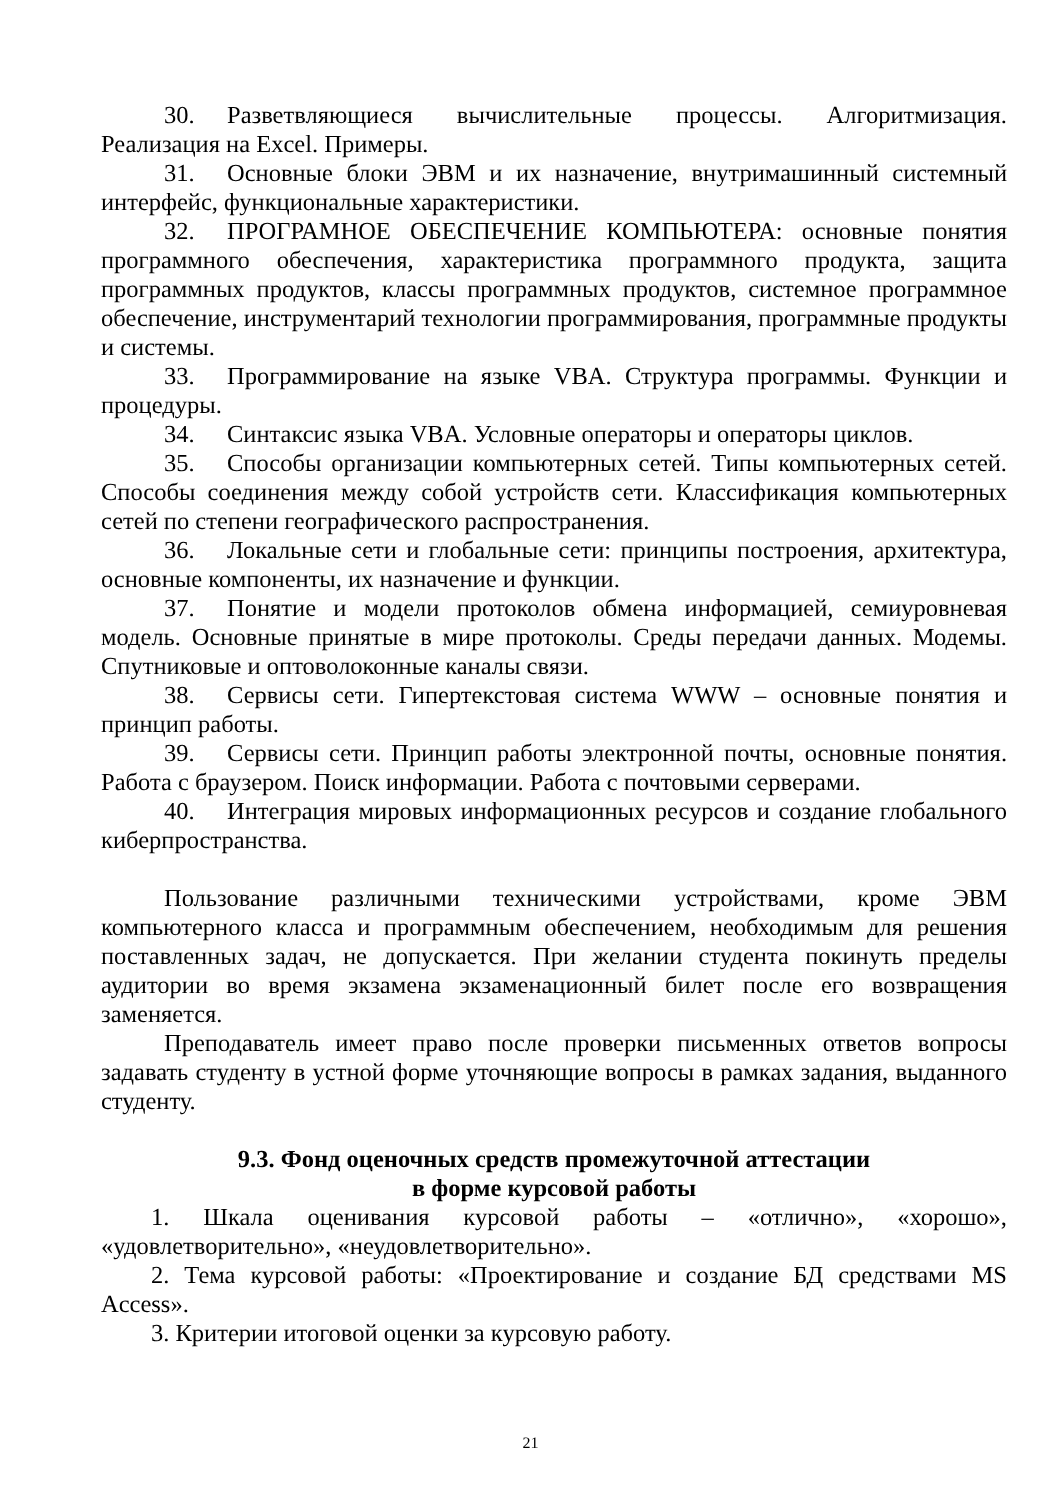30. Разветвляющиеся вычислительные процессы. Алгоритмизация. Реализация на Excel. Примеры.
31. Основные блоки ЭВМ и их назначение, внутримашинный системный интерфейс, функциональные характеристики.
32. ПРОГРАМНОЕ ОБЕСПЕЧЕНИЕ КОМПЬЮТЕРА: основные понятия программного обеспечения, характеристика программного продукта, защита программных продуктов, классы программных продуктов, системное программное обеспечение, инструментарий технологии программирования, программные продукты и системы.
33. Программирование на языке VBA. Структура программы. Функции и процедуры.
34. Синтаксис языка VBA. Условные операторы и операторы циклов.
35. Способы организации компьютерных сетей. Типы компьютерных сетей. Способы соединения между собой устройств сети. Классификация компьютерных сетей по степени географического распространения.
36. Локальные сети и глобальные сети: принципы построения, архитектура, основные компоненты, их назначение и функции.
37. Понятие и модели протоколов обмена информацией, семиуровневая модель. Основные принятые в мире протоколы. Среды передачи данных. Модемы. Спутниковые и оптоволоконные каналы связи.
38. Сервисы сети. Гипертекстовая система WWW – основные понятия и принцип работы.
39. Сервисы сети. Принцип работы электронной почты, основные понятия. Работа с браузером. Поиск информации. Работа с почтовыми серверами.
40. Интеграция мировых информационных ресурсов и создание глобального киберпространства.
Пользование различными техническими устройствами, кроме ЭВМ компьютерного класса и программным обеспечением, необходимым для решения поставленных задач, не допускается. При желании студента покинуть пределы аудитории во время экзамена экзаменационный билет после его возвращения заменяется.
Преподаватель имеет право после проверки письменных ответов вопросы задавать студенту в устной форме уточняющие вопросы в рамках задания, выданного студенту.
9.3. Фонд оценочных средств промежуточной аттестации
в форме курсовой работы
1. Шкала оценивания курсовой работы – «отлично», «хорошо», «удовлетворительно», «неудовлетворительно».
2. Тема курсовой работы: «Проектирование и создание БД средствами MS Access».
3. Критерии итоговой оценки за курсовую работу.
21